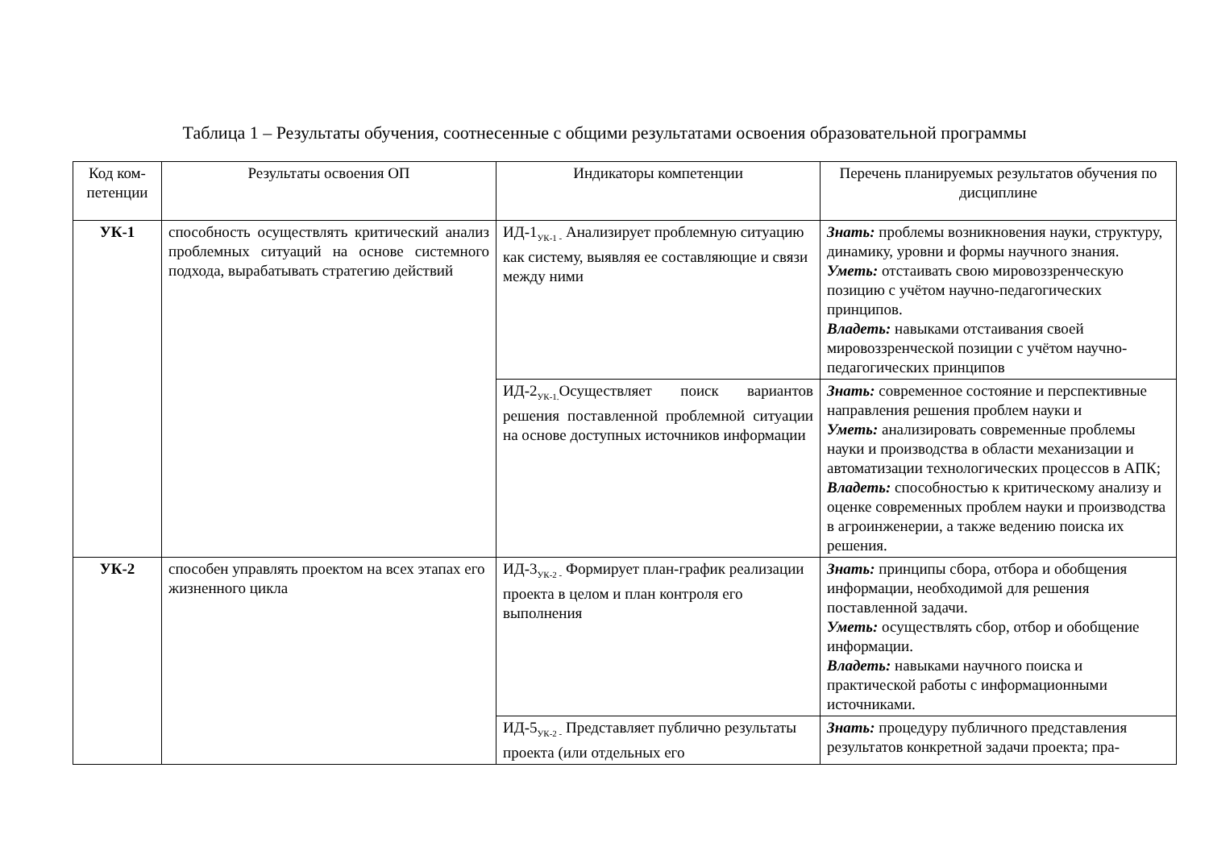Таблица 1 – Результаты обучения, соотнесенные с общими результатами освоения образовательной программы
| Код ком-петенции | Результаты освоения ОП | Индикаторы компетенции | Перечень планируемых результатов обучения по дисциплине |
| --- | --- | --- | --- |
| УК-1 | способность осуществлять критический анализ проблемных ситуаций на основе системного подхода, вырабатывать стратегию действий | ИД-1<sub>УК-1 -</sub> Анализирует проблемную ситуацию как систему, выявляя ее составляющие и связи между ними | Знать: проблемы возникновения науки, структуру, динамику, уровни и формы научного знания. Уметь: отстаивать свою мировоззренческую позицию с учётом научно-педагогических принципов. Владеть: навыками отстаивания своей мировоззренческой позиции с учётом научно-педагогических принципов |
| | | ИД-2<sub>УК-1.</sub>Осуществляет поиск вариантов решения поставленной проблемной ситуации на основе доступных источников информации | Знать: современное состояние и перспективные направления решения проблем науки и Уметь: анализировать современные проблемы науки и производства в области механизации и автоматизации технологических процессов в АПК; Владеть: способностью к критическому анализу и оценке современных проблем науки и производства в агроинженерии, а также ведению поиска их решения. |
| УК-2 | способен управлять проектом на всех этапах его жизненного цикла | ИД-3<sub>УК-2 -</sub> Формирует план-график реализации проекта в целом и план контроля его выполнения | Знать: принципы сбора, отбора и обобщения информации, необходимой для решения поставленной задачи. Уметь: осуществлять сбор, отбор и обобщение информации. Владеть: навыками научного поиска и практической работы с информационными источниками. |
| | | ИД-5<sub>УК-2 -</sub> Представляет публично результаты проекта (или отдельных его | Знать: процедуру публичного представления результатов конкретной задачи проекта; пра- |